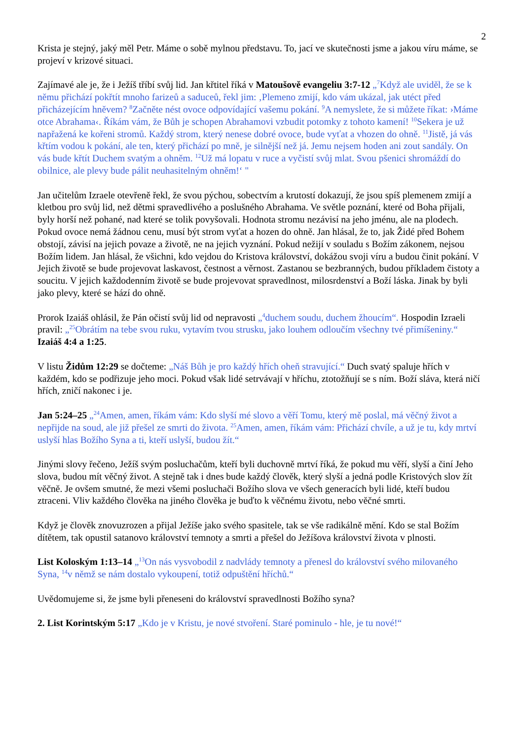2
Krista je stejný, jaký měl Petr. Máme o sobě mylnou představu. To, jací ve skutečnosti jsme a jakou víru máme, se projeví v krizové situaci.
Zajímavé ale je, že i Ježíš tříbí svůj lid. Jan křtitel říká v Matoušově evangeliu 3:7-12 „<sup>7</sup>Když ale uviděl, že se k němu přichází pokřtít mnoho farizeů a saduceů, řekl jim: ‚Plemeno zmijí, kdo vám ukázal, jak utéct před přicházejícím hněvem? <sup>8</sup>Začněte nést ovoce odpovídající vašemu pokání. <sup>9</sup>A nemyslete, že si můžete říkat: ›Máme otce Abrahama‹. Říkám vám, že Bůh je schopen Abrahamovi vzbudit potomky z tohoto kamení! <sup>10</sup>Sekera je už napřažená ke kořeni stromů. Každý strom, který nenese dobré ovoce, bude vyťat a vhozen do ohně. <sup>11</sup>Jistě, já vás křtím vodou k pokání, ale ten, který přichází po mně, je silnější než já. Jemu nejsem hoden ani zout sandály. On vás bude křtít Duchem svatým a ohněm. <sup>12</sup>Už má lopatu v ruce a vyčistí svůj mlat. Svou pšenici shromáždí do obilnice, ale plevy bude pálit neuhasitelným ohněm!‘ "
Jan učitelům Izraele otevřeně řekl, že svou pýchou, sobectvím a krutostí dokazují, že jsou spíš plemenem zmijí a kletbou pro svůj lid, než dětmi spravedlivého a poslušného Abrahama. Ve světle poznání, které od Boha přijali, byly horší než pohané, nad které se tolik povyšovali. Hodnota stromu nezávisí na jeho jménu, ale na plodech. Pokud ovoce nemá žádnou cenu, musí být strom vyťat a hozen do ohně. Jan hlásal, že to, jak Židé před Bohem obstojí, závisí na jejich povaze a životě, ne na jejich vyznání. Pokud nežijí v souladu s Božím zákonem, nejsou Božím lidem. Jan hlásal, že všichni, kdo vejdou do Kristova království, dokážou svoji víru a budou činit pokání. V Jejich životě se bude projevovat laskavost, čestnost a věrnost. Zastanou se bezbranných, budou příkladem čistoty a soucitu. V jejich každodenním životě se bude projevovat spravedlnost, milosrdenství a Boží láska. Jinak by byli jako plevy, které se hází do ohně.
Prorok Izaiáš ohlásil, že Pán očistí svůj lid od nepravosti „<sup>4</sup>duchem soudu, duchem žhoucím“. Hospodin Izraeli pravil: „<sup>25</sup>Obrátím na tebe svou ruku, vytavím tvou strusku, jako louhem odloučím všechny tvé přimíšeniny.“ Izaiáš 4:4 a 1:25.
V listu Židům 12:29 se dočteme: „Náš Bůh je pro každý hřích oheň stravující.“ Duch svatý spaluje hřích v každém, kdo se podřizuje jeho moci. Pokud však lidé setrvávají v hříchu, ztotožňují se s ním. Boží sláva, která ničí hřích, zničí nakonec i je.
Jan 5:24–25 „<sup>24</sup>Amen, amen, říkám vám: Kdo slyší mé slovo a věří Tomu, který mě poslal, má věčný život a nepřijde na soud, ale již přešel ze smrti do života. <sup>25</sup>Amen, amen, říkám vám: Přichází chvíle, a už je tu, kdy mrtví uslyší hlas Božího Syna a ti, kteří uslyší, budou žít.“
Jinými slovy řečeno, Ježíš svým posluchačům, kteří byli duchovně mrtví říká, že pokud mu věří, slyší a činí Jeho slova, budou mít věčný život. A stejně tak i dnes bude každý člověk, který slyší a jedná podle Kristových slov žít věčně. Je ovšem smutné, že mezi všemi posluchači Božího slova ve všech generacích byli lidé, kteří budou ztraceni. Vliv každého člověka na jiného člověka je buďto k věčnému životu, nebo věčné smrti.
Když je člověk znovuzrozen a přijal Ježíše jako svého spasitele, tak se vše radikálně mění. Kdo se stal Božím dítětem, tak opustil satanovo království temnoty a smrti a přešel do Ježíšova království života v plnosti.
List Koloským 1:13–14 „<sup>13</sup>On nás vysvobodil z nadvlády temnoty a přenesl do království svého milovaného Syna, <sup>14</sup>v němž se nám dostalo vykoupení, totiž odpuštění hříchů.“
Uvědomujeme si, že jsme byli přeneseni do království spravedlnosti Božího syna?
2. List Korintským 5:17 „Kdo je v Kristu, je nové stvoření. Staré pominulo - hle, je tu nové!“